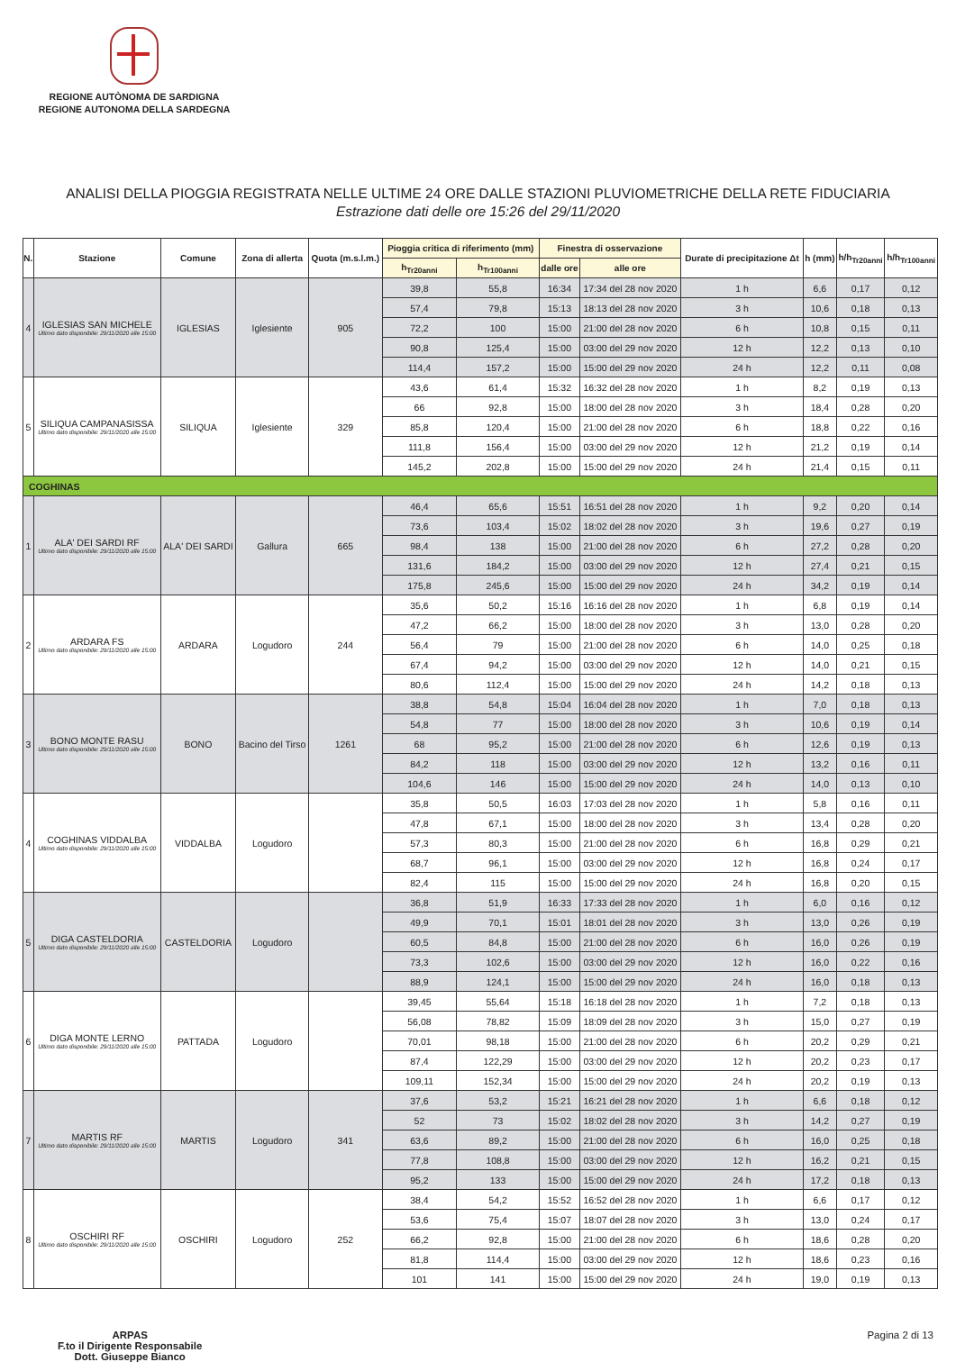REGIONE AUTÒNOMA DE SARDIGNA
REGIONE AUTONOMA DELLA SARDEGNA
ANALISI DELLA PIOGGIA REGISTRATA NELLE ULTIME 24 ORE DALLE STAZIONI PLUVIOMETRICHE DELLA RETE FIDUCIARIA
Estrazione dati delle ore 15:26 del 29/11/2020
| N. | Stazione | Comune | Zona di allerta | Quota (m.s.l.m.) | Pioggia critica di riferimento (mm) | | Finestra di osservazione | | Durate di precipitazione Δt | h (mm) | h/h<sub>Tr20anni</sub> | h/h<sub>Tr100anni</sub> |
| --- | --- | --- | --- | --- | --- | --- | --- | --- | --- | --- | --- | --- |
| | | | | | h<sub>Tr20anni</sub> | h<sub>Tr100anni</sub> | dalle ore | alle ore | | | | |
| 4 | IGLESIAS SAN MICHELE Ultimo dato disponibile: 29/11/2020 alle 15:00 | IGLESIAS | Iglesiente | 905 | 39,8 | 55,8 | 16:34 | 17:34 del 28 nov 2020 | 1 h | 6,6 | 0,17 | 0,12 |
| | | | | | 57,4 | 79,8 | 15:13 | 18:13 del 28 nov 2020 | 3 h | 10,6 | 0,18 | 0,13 |
| | | | | | 72,2 | 100 | 15:00 | 21:00 del 28 nov 2020 | 6 h | 10,8 | 0,15 | 0,11 |
| | | | | | 90,8 | 125,4 | 15:00 | 03:00 del 29 nov 2020 | 12 h | 12,2 | 0,13 | 0,10 |
| | | | | | 114,4 | 157,2 | 15:00 | 15:00 del 29 nov 2020 | 24 h | 12,2 | 0,11 | 0,08 |
| 5 | SILIQUA CAMPANASISSA Ultimo dato disponibile: 29/11/2020 alle 15:00 | SILIQUA | Iglesiente | 329 | 43,6 | 61,4 | 15:32 | 16:32 del 28 nov 2020 | 1 h | 8,2 | 0,19 | 0,13 |
| | | | | | 66 | 92,8 | 15:00 | 18:00 del 28 nov 2020 | 3 h | 18,4 | 0,28 | 0,20 |
| | | | | | 85,8 | 120,4 | 15:00 | 21:00 del 28 nov 2020 | 6 h | 18,8 | 0,22 | 0,16 |
| | | | | | 111,8 | 156,4 | 15:00 | 03:00 del 29 nov 2020 | 12 h | 21,2 | 0,19 | 0,14 |
| | | | | | 145,2 | 202,8 | 15:00 | 15:00 del 29 nov 2020 | 24 h | 21,4 | 0,15 | 0,11 |
| COGHINAS | | | | | | | | | | | | |
| 1 | ALA' DEI SARDI RF Ultimo dato disponibile: 29/11/2020 alle 15:00 | ALA' DEI SARDI | Gallura | 665 | 46,4 | 65,6 | 15:51 | 16:51 del 28 nov 2020 | 1 h | 9,2 | 0,20 | 0,14 |
| | | | | | 73,6 | 103,4 | 15:02 | 18:02 del 28 nov 2020 | 3 h | 19,6 | 0,27 | 0,19 |
| | | | | | 98,4 | 138 | 15:00 | 21:00 del 28 nov 2020 | 6 h | 27,2 | 0,28 | 0,20 |
| | | | | | 131,6 | 184,2 | 15:00 | 03:00 del 29 nov 2020 | 12 h | 27,4 | 0,21 | 0,15 |
| | | | | | 175,8 | 245,6 | 15:00 | 15:00 del 29 nov 2020 | 24 h | 34,2 | 0,19 | 0,14 |
| 2 | ARDARA FS Ultimo dato disponibile: 29/11/2020 alle 15:00 | ARDARA | Logudoro | 244 | 35,6 | 50,2 | 15:16 | 16:16 del 28 nov 2020 | 1 h | 6,8 | 0,19 | 0,14 |
| | | | | | 47,2 | 66,2 | 15:00 | 18:00 del 28 nov 2020 | 3 h | 13,0 | 0,28 | 0,20 |
| | | | | | 56,4 | 79 | 15:00 | 21:00 del 28 nov 2020 | 6 h | 14,0 | 0,25 | 0,18 |
| | | | | | 67,4 | 94,2 | 15:00 | 03:00 del 29 nov 2020 | 12 h | 14,0 | 0,21 | 0,15 |
| | | | | | 80,6 | 112,4 | 15:00 | 15:00 del 29 nov 2020 | 24 h | 14,2 | 0,18 | 0,13 |
| 3 | BONO MONTE RASU Ultimo dato disponibile: 29/11/2020 alle 15:00 | BONO | Bacino del Tirso | 1261 | 38,8 | 54,8 | 15:04 | 16:04 del 28 nov 2020 | 1 h | 7,0 | 0,18 | 0,13 |
| | | | | | 54,8 | 77 | 15:00 | 18:00 del 28 nov 2020 | 3 h | 10,6 | 0,19 | 0,14 |
| | | | | | 68 | 95,2 | 15:00 | 21:00 del 28 nov 2020 | 6 h | 12,6 | 0,19 | 0,13 |
| | | | | | 84,2 | 118 | 15:00 | 03:00 del 29 nov 2020 | 12 h | 13,2 | 0,16 | 0,11 |
| | | | | | 104,6 | 146 | 15:00 | 15:00 del 29 nov 2020 | 24 h | 14,0 | 0,13 | 0,10 |
| 4 | COGHINAS VIDDALBA Ultimo dato disponibile: 29/11/2020 alle 15:00 | VIDDALBA | Logudoro | | 35,8 | 50,5 | 16:03 | 17:03 del 28 nov 2020 | 1 h | 5,8 | 0,16 | 0,11 |
| | | | | | 47,8 | 67,1 | 15:00 | 18:00 del 28 nov 2020 | 3 h | 13,4 | 0,28 | 0,20 |
| | | | | | 57,3 | 80,3 | 15:00 | 21:00 del 28 nov 2020 | 6 h | 16,8 | 0,29 | 0,21 |
| | | | | | 68,7 | 96,1 | 15:00 | 03:00 del 29 nov 2020 | 12 h | 16,8 | 0,24 | 0,17 |
| | | | | | 82,4 | 115 | 15:00 | 15:00 del 29 nov 2020 | 24 h | 16,8 | 0,20 | 0,15 |
| 5 | DIGA CASTELDORIA Ultimo dato disponibile: 29/11/2020 alle 15:00 | CASTELDORIA | Logudoro | | 36,8 | 51,9 | 16:33 | 17:33 del 28 nov 2020 | 1 h | 6,0 | 0,16 | 0,12 |
| | | | | | 49,9 | 70,1 | 15:01 | 18:01 del 28 nov 2020 | 3 h | 13,0 | 0,26 | 0,19 |
| | | | | | 60,5 | 84,8 | 15:00 | 21:00 del 28 nov 2020 | 6 h | 16,0 | 0,26 | 0,19 |
| | | | | | 73,3 | 102,6 | 15:00 | 03:00 del 29 nov 2020 | 12 h | 16,0 | 0,22 | 0,16 |
| | | | | | 88,9 | 124,1 | 15:00 | 15:00 del 29 nov 2020 | 24 h | 16,0 | 0,18 | 0,13 |
| 6 | DIGA MONTE LERNO Ultimo dato disponibile: 29/11/2020 alle 15:00 | PATTADA | Logudoro | | 39,45 | 55,64 | 15:18 | 16:18 del 28 nov 2020 | 1 h | 7,2 | 0,18 | 0,13 |
| | | | | | 56,08 | 78,82 | 15:09 | 18:09 del 28 nov 2020 | 3 h | 15,0 | 0,27 | 0,19 |
| | | | | | 70,01 | 98,18 | 15:00 | 21:00 del 28 nov 2020 | 6 h | 20,2 | 0,29 | 0,21 |
| | | | | | 87,4 | 122,29 | 15:00 | 03:00 del 29 nov 2020 | 12 h | 20,2 | 0,23 | 0,17 |
| | | | | | 109,11 | 152,34 | 15:00 | 15:00 del 29 nov 2020 | 24 h | 20,2 | 0,19 | 0,13 |
| 7 | MARTIS RF Ultimo dato disponibile: 29/11/2020 alle 15:00 | MARTIS | Logudoro | 341 | 37,6 | 53,2 | 15:21 | 16:21 del 28 nov 2020 | 1 h | 6,6 | 0,18 | 0,12 |
| | | | | | 52 | 73 | 15:02 | 18:02 del 28 nov 2020 | 3 h | 14,2 | 0,27 | 0,19 |
| | | | | | 63,6 | 89,2 | 15:00 | 21:00 del 28 nov 2020 | 6 h | 16,0 | 0,25 | 0,18 |
| | | | | | 77,8 | 108,8 | 15:00 | 03:00 del 29 nov 2020 | 12 h | 16,2 | 0,21 | 0,15 |
| | | | | | 95,2 | 133 | 15:00 | 15:00 del 29 nov 2020 | 24 h | 17,2 | 0,18 | 0,13 |
| 8 | OSCHIRI RF Ultimo dato disponibile: 29/11/2020 alle 15:00 | OSCHIRI | Logudoro | 252 | 38,4 | 54,2 | 15:52 | 16:52 del 28 nov 2020 | 1 h | 6,6 | 0,17 | 0,12 |
| | | | | | 53,6 | 75,4 | 15:07 | 18:07 del 28 nov 2020 | 3 h | 13,0 | 0,24 | 0,17 |
| | | | | | 66,2 | 92,8 | 15:00 | 21:00 del 28 nov 2020 | 6 h | 18,6 | 0,28 | 0,20 |
| | | | | | 81,8 | 114,4 | 15:00 | 03:00 del 29 nov 2020 | 12 h | 18,6 | 0,23 | 0,16 |
| | | | | | 101 | 141 | 15:00 | 15:00 del 29 nov 2020 | 24 h | 19,0 | 0,19 | 0,13 |
ARPAS
F.to il Dirigente Responsabile
Dott. Giuseppe Bianco
Pagina 2 di 13